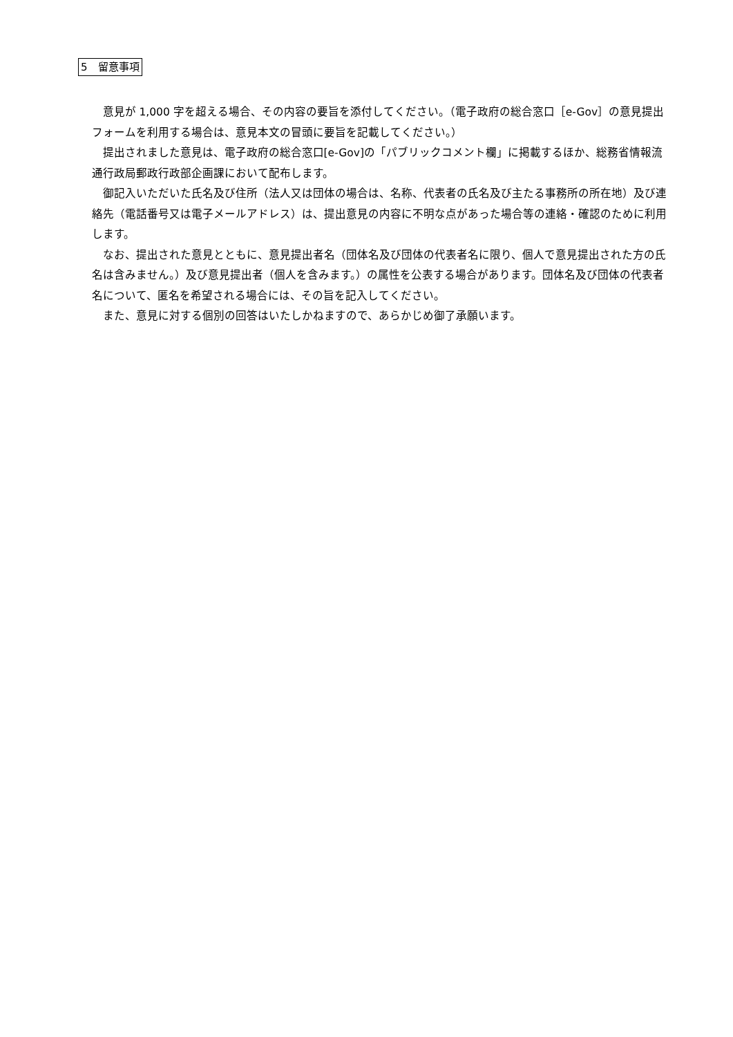5　留意事項
意見が 1,000 字を超える場合、その内容の要旨を添付してください。（電子政府の総合窓口［e-Gov］の意見提出フォームを利用する場合は、意見本文の冒頭に要旨を記載してください。）
提出されました意見は、電子政府の総合窓口[e-Gov]の「パブリックコメント欄」に掲載するほか、総務省情報流通行政局郵政行政部企画課において配布します。
御記入いただいた氏名及び住所（法人又は団体の場合は、名称、代表者の氏名及び主たる事務所の所在地）及び連絡先（電話番号又は電子メールアドレス）は、提出意見の内容に不明な点があった場合等の連絡・確認のために利用します。
なお、提出された意見とともに、意見提出者名（団体名及び団体の代表者名に限り、個人で意見提出された方の氏名は含みません。）及び意見提出者（個人を含みます。）の属性を公表する場合があります。団体名及び団体の代表者名について、匿名を希望される場合には、その旨を記入してください。
また、意見に対する個別の回答はいたしかねますので、あらかじめ御了承願います。